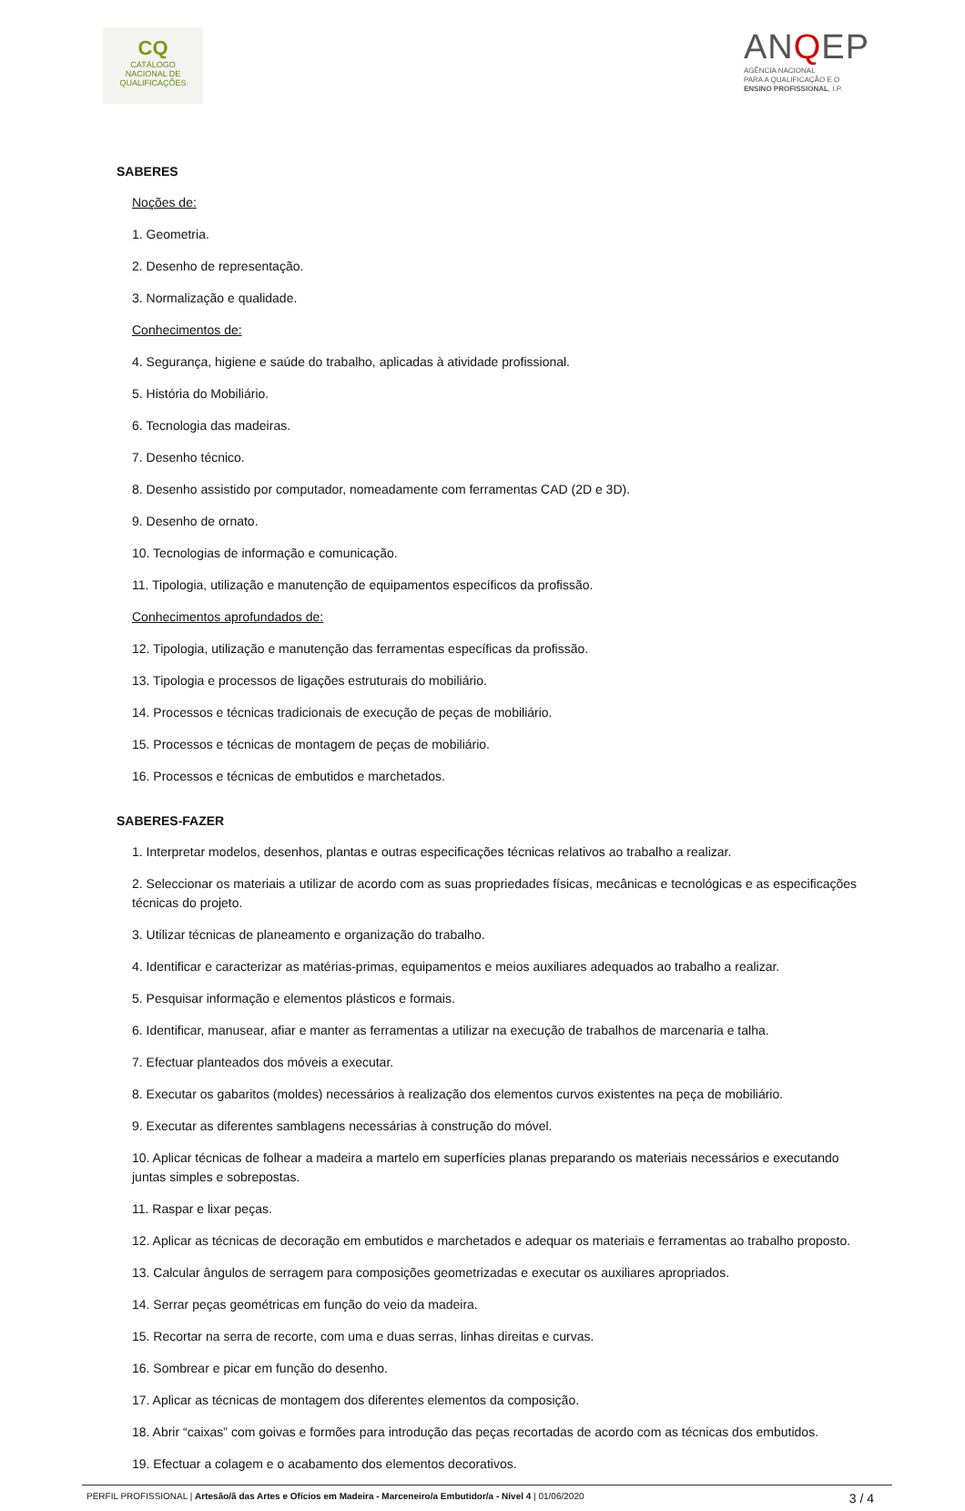CQ
CATÁLOGO
NACIONAL DE
QUALIFICAÇÕES
ANQEP
AGÊNCIA NACIONAL
PARA A QUALIFICAÇÃO E O
ENSINO PROFISSIONAL, I.P.
SABERES
Noções de:
1. Geometria.
2. Desenho de representação.
3. Normalização e qualidade.
Conhecimentos de:
4. Segurança, higiene e saúde do trabalho, aplicadas à atividade profissional.
5. História do Mobiliário.
6. Tecnologia das madeiras.
7. Desenho técnico.
8. Desenho assistido por computador, nomeadamente com ferramentas CAD (2D e 3D).
9. Desenho de ornato.
10. Tecnologias de informação e comunicação.
11. Tipologia, utilização e manutenção de equipamentos específicos da profissão.
Conhecimentos aprofundados de:
12. Tipologia, utilização e manutenção das ferramentas específicas da profissão.
13. Tipologia e processos de ligações estruturais do mobiliário.
14. Processos e técnicas tradicionais de execução de peças de mobiliário.
15. Processos e técnicas de montagem de peças de mobiliário.
16. Processos e técnicas de embutidos e marchetados.
SABERES-FAZER
1. Interpretar modelos, desenhos, plantas e outras especificações técnicas relativos ao trabalho a realizar.
2. Seleccionar os materiais a utilizar de acordo com as suas propriedades físicas, mecânicas e tecnológicas e as especificações técnicas do projeto.
3. Utilizar técnicas de planeamento e organização do trabalho.
4. Identificar e caracterizar as matérias-primas, equipamentos e meios auxiliares adequados ao trabalho a realizar.
5. Pesquisar informação e elementos plásticos e formais.
6. Identificar, manusear, afiar e manter as ferramentas a utilizar na execução de trabalhos de marcenaria e talha.
7. Efectuar planteados dos móveis a executar.
8. Executar os gabaritos (moldes) necessários à realização dos elementos curvos existentes na peça de mobiliário.
9. Executar as diferentes samblagens necessárias à construção do móvel.
10. Aplicar técnicas de folhear a madeira a martelo em superfícies planas preparando os materiais necessários e executando juntas simples e sobrepostas.
11. Raspar e lixar peças.
12. Aplicar as técnicas de decoração em embutidos e marchetados e adequar os materiais e ferramentas ao trabalho proposto.
13. Calcular ângulos de serragem para composições geometrizadas e executar os auxiliares apropriados.
14. Serrar peças geométricas em função do veio da madeira.
15. Recortar na serra de recorte, com uma e duas serras, linhas direitas e curvas.
16. Sombrear e picar em função do desenho.
17. Aplicar as técnicas de montagem dos diferentes elementos da composição.
18. Abrir “caixas” com goivas e formões para introdução das peças recortadas de acordo com as técnicas dos embutidos.
19. Efectuar a colagem e o acabamento dos elementos decorativos.
PERFIL PROFISSIONAL | Artesão/ã das Artes e Ofícios em Madeira - Marceneiro/a Embutidor/a - Nível 4 | 01/06/2020 3 / 4